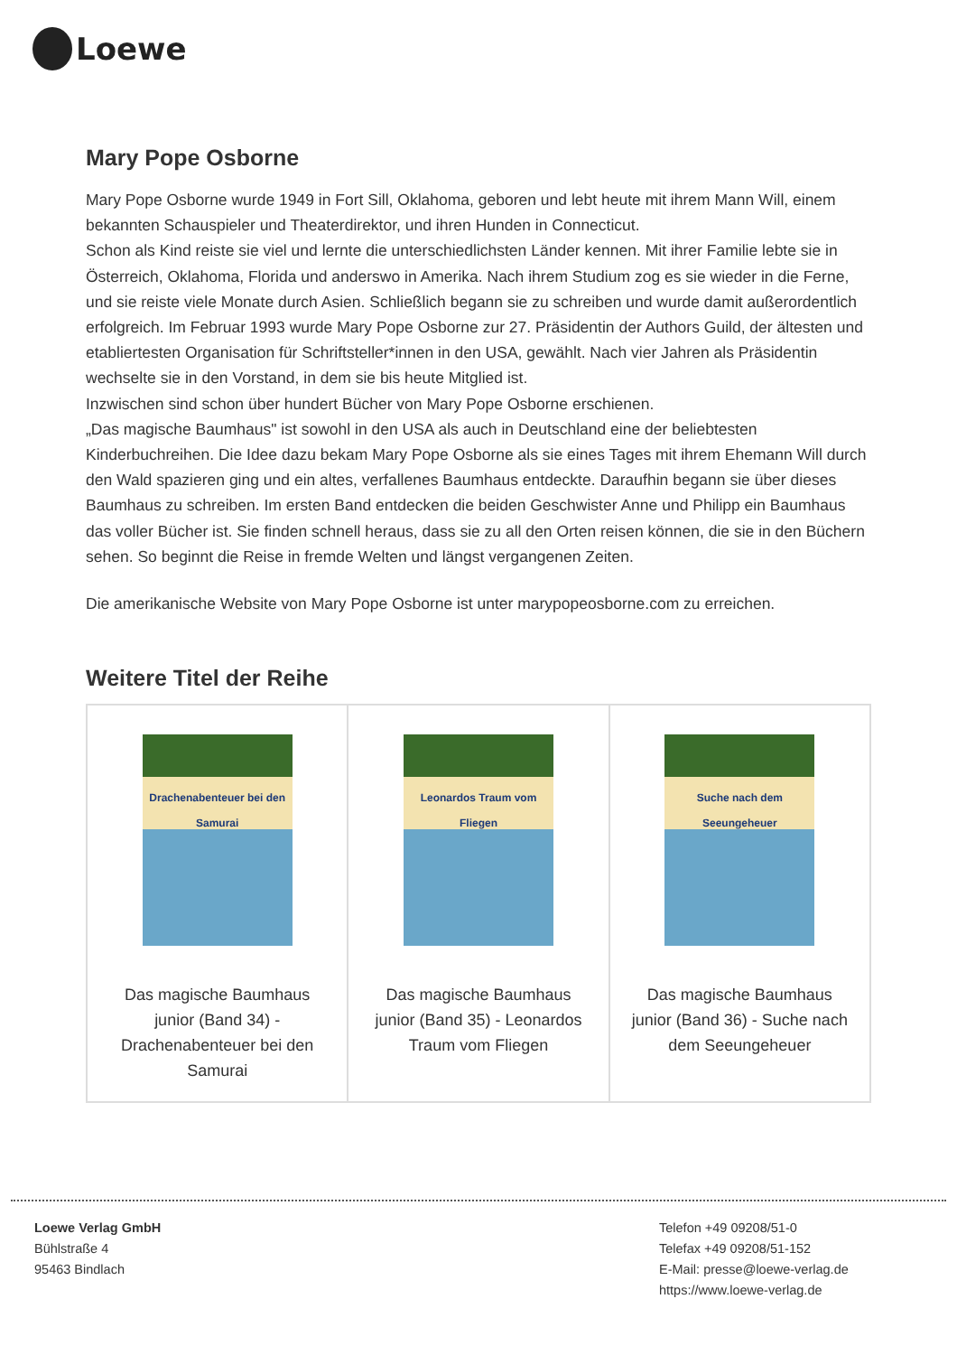Loewe
Mary Pope Osborne
Mary Pope Osborne wurde 1949 in Fort Sill, Oklahoma, geboren und lebt heute mit ihrem Mann Will, einem bekannten Schauspieler und Theaterdirektor, und ihren Hunden in Connecticut.
Schon als Kind reiste sie viel und lernte die unterschiedlichsten Länder kennen. Mit ihrer Familie lebte sie in Österreich, Oklahoma, Florida und anderswo in Amerika. Nach ihrem Studium zog es sie wieder in die Ferne, und sie reiste viele Monate durch Asien. Schließlich begann sie zu schreiben und wurde damit außerordentlich erfolgreich. Im Februar 1993 wurde Mary Pope Osborne zur 27. Präsidentin der Authors Guild, der ältesten und etabliertesten Organisation für Schriftsteller*innen in den USA, gewählt. Nach vier Jahren als Präsidentin wechselte sie in den Vorstand, in dem sie bis heute Mitglied ist.
Inzwischen sind schon über hundert Bücher von Mary Pope Osborne erschienen.
„Das magische Baumhaus" ist sowohl in den USA als auch in Deutschland eine der beliebtesten Kinderbuchreihen. Die Idee dazu bekam Mary Pope Osborne als sie eines Tages mit ihrem Ehemann Will durch den Wald spazieren ging und ein altes, verfallenes Baumhaus entdeckte. Daraufhin begann sie über dieses Baumhaus zu schreiben. Im ersten Band entdecken die beiden Geschwister Anne und Philipp ein Baumhaus das voller Bücher ist. Sie finden schnell heraus, dass sie zu all den Orten reisen können, die sie in den Büchern sehen. So beginnt die Reise in fremde Welten und längst vergangenen Zeiten.
Die amerikanische Website von Mary Pope Osborne ist unter marypopeosborne.com zu erreichen.
Weitere Titel der Reihe
| Drachenabenteuer bei den Samurai Das magische Baumhaus junior (Band 34) - Drachenabenteuer bei den Samurai | Leonardos Traum vom Fliegen Das magische Baumhaus junior (Band 35) - Leonardos Traum vom Fliegen | Suche nach dem Seeungeheuer Das magische Baumhaus junior (Band 36) - Suche nach dem Seeungeheuer |
Loewe Verlag GmbH
Bühlstraße 4
95463 Bindlach
Telefon +49 09208/51-0
Telefax +49 09208/51-152
E-Mail: presse@loewe-verlag.de
https://www.loewe-verlag.de